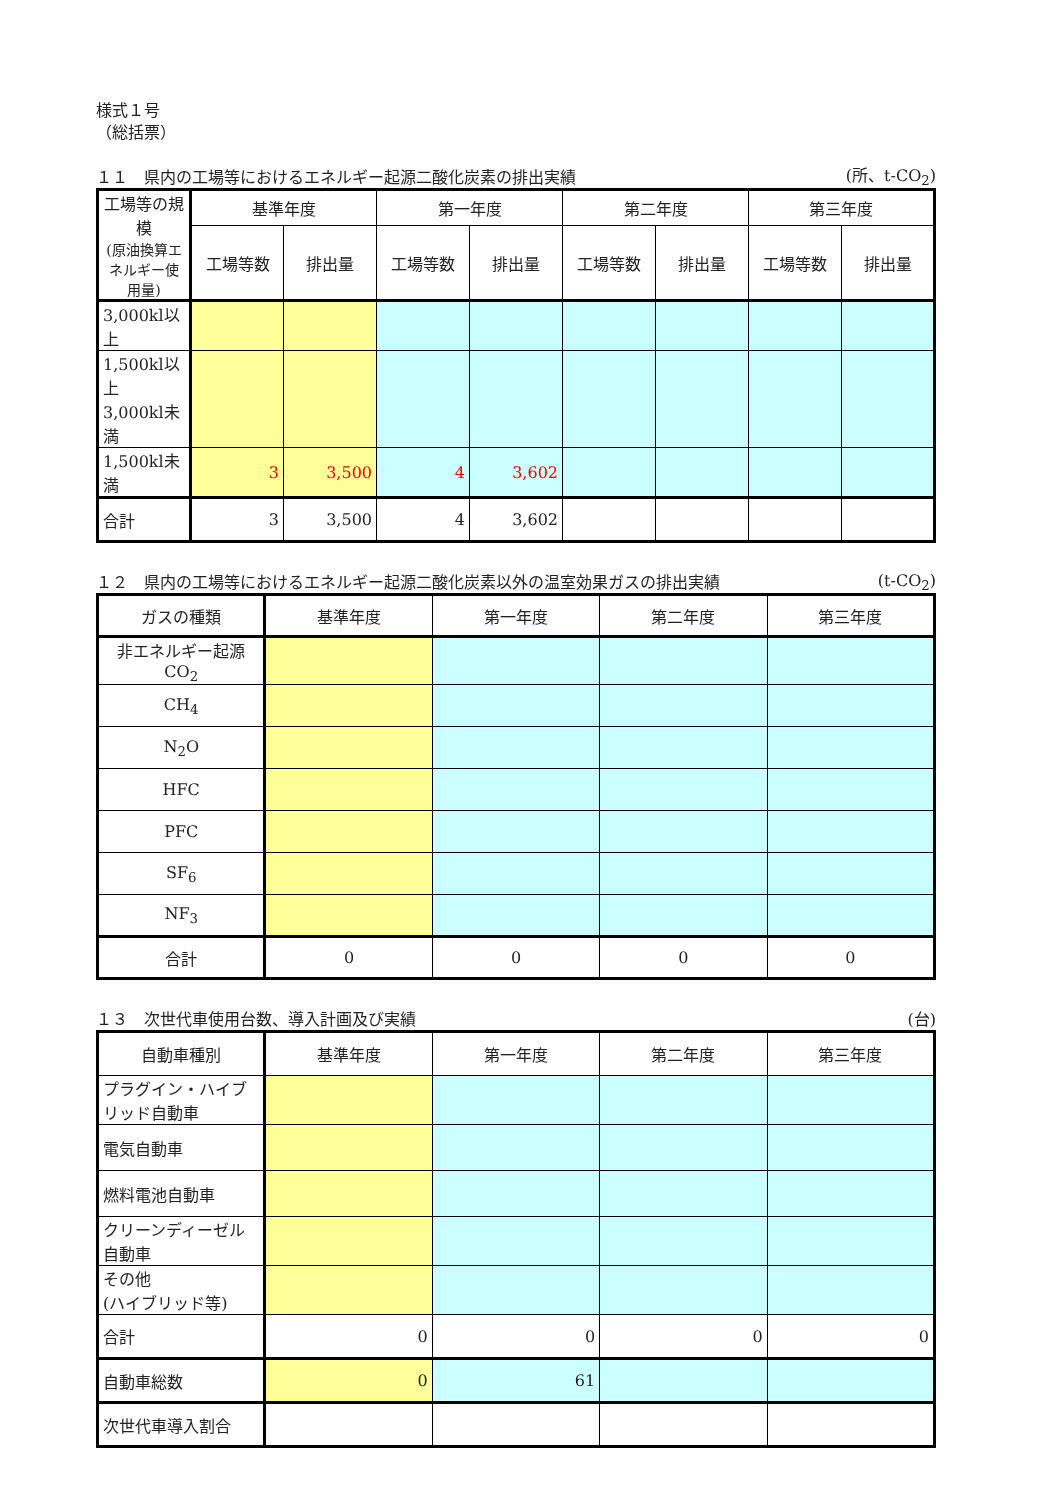様式１号
（総括票）
１１　県内の工場等におけるエネルギー起源二酸化炭素の排出実績 (所、t-CO<sub>2</sub>)
| 工場等の規模 (原油換算エネルギー使用量) | 基準年度 | | 第一年度 | | 第二年度 | | 第三年度 | |
| --- | --- | --- | --- | --- | --- | --- | --- | --- |
| | 工場等数 | 排出量 | 工場等数 | 排出量 | 工場等数 | 排出量 | 工場等数 | 排出量 |
| 3,000kl以上 | | | | | | | | |
| 1,500kl以上 3,000kl未満 | | | | | | | | |
| 1,500kl未満 | 3 | 3,500 | 4 | 3,602 | | | | |
| 合計 | 3 | 3,500 | 4 | 3,602 | | | | |
１２　県内の工場等におけるエネルギー起源二酸化炭素以外の温室効果ガスの排出実績 (t-CO<sub>2</sub>)
| ガスの種類 | 基準年度 | 第一年度 | 第二年度 | 第三年度 |
| --- | --- | --- | --- | --- |
| 非エネルギー起源 CO<sub>2</sub> | | | | |
| CH<sub>4</sub> | | | | |
| N<sub>2</sub>O | | | | |
| HFC | | | | |
| PFC | | | | |
| SF<sub>6</sub> | | | | |
| NF<sub>3</sub> | | | | |
| 合計 | 0 | 0 | 0 | 0 |
１３　次世代車使用台数、導入計画及び実績 (台)
| 自動車種別 | 基準年度 | 第一年度 | 第二年度 | 第三年度 |
| --- | --- | --- | --- | --- |
| プラグイン・ハイブリッド自動車 | | | | |
| 電気自動車 | | | | |
| 燃料電池自動車 | | | | |
| クリーンディーゼル自動車 | | | | |
| その他 (ハイブリッド等) | | | | |
| 合計 | 0 | 0 | 0 | 0 |
| 自動車総数 | 0 | 61 | | |
| 次世代車導入割合 | | | | |